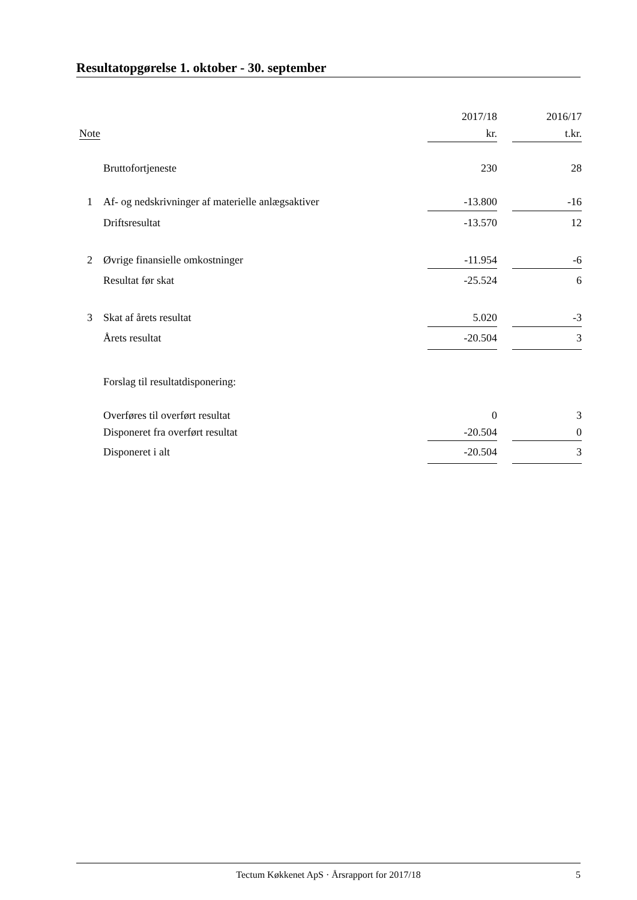Resultatopgørelse 1. oktober - 30. september
| | | 2017/18 | | 2016/17 |
| --- | --- | --- | --- | --- |
| Note | | kr. | | t.kr. |
| | Bruttofortjeneste | 230 | | 28 |
| 1 | Af- og nedskrivninger af materielle anlægsaktiver | -13.800 | | -16 |
| | Driftsresultat | -13.570 | | 12 |
| 2 | Øvrige finansielle omkostninger | -11.954 | | -6 |
| | Resultat før skat | -25.524 | | 6 |
| 3 | Skat af årets resultat | 5.020 | | -3 |
| | Årets resultat | -20.504 | | 3 |
| | Forslag til resultatdisponering: | | | |
| | Overføres til overført resultat | 0 | | 3 |
| | Disponeret fra overført resultat | -20.504 | | 0 |
| | Disponeret i alt | -20.504 | | 3 |
Tectum Køkkenet ApS · Årsrapport for 2017/18 5